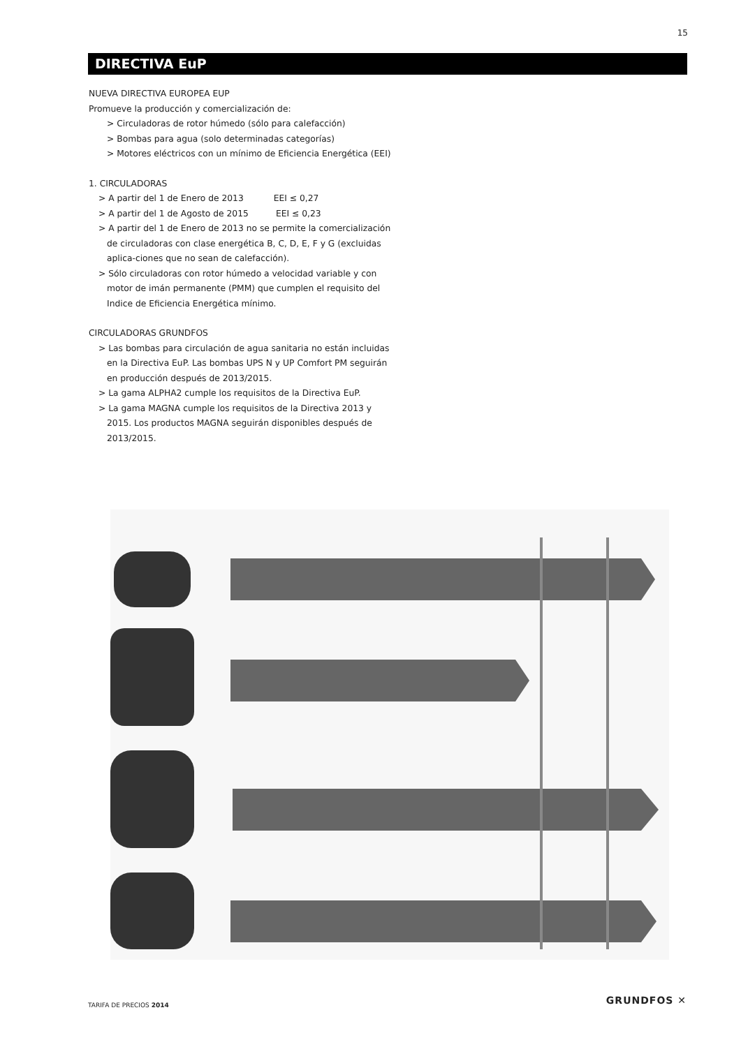15
DIRECTIVA EuP
NUEVA DIRECTIVA EUROPEA EUP
Promueve la producción y comercialización de:
> Circuladoras de rotor húmedo (sólo para calefacción)
> Bombas para agua (solo determinadas categorías)
> Motores eléctricos con un mínimo de Eficiencia Energética (EEI)
1. CIRCULADORAS
> A partir del 1 de Enero de 2013 EEI ≤ 0,27
> A partir del 1 de Agosto de 2015 EEI ≤ 0,23
> A partir del 1 de Enero de 2013 no se permite la comercialización de circuladoras con clase energética B, C, D, E, F y G (excluidas aplica-ciones que no sean de calefacción).
> Sólo circuladoras con rotor húmedo a velocidad variable y con motor de imán permanente (PMM) que cumplen el requisito del Indice de Eficiencia Energética mínimo.
CIRCULADORAS GRUNDFOS
> Las bombas para circulación de agua sanitaria no están incluidas en la Directiva EuP. Las bombas UPS N y UP Comfort PM seguirán en producción después de 2013/2015.
> La gama ALPHA2 cumple los requisitos de la Directiva EuP.
> La gama MAGNA cumple los requisitos de la Directiva 2013 y 2015. Los productos MAGNA seguirán disponibles después de 2013/2015.
TARIFA DE PRECIOS 2014 GRUNDFOS ✕